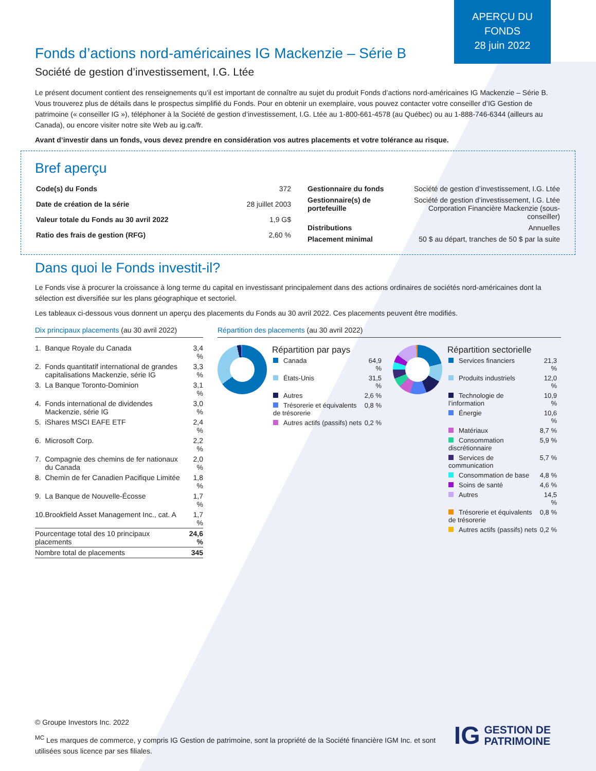APERÇU DU
FONDS
28 juin 2022
Fonds d’actions nord-américaines IG Mackenzie – Série B
Société de gestion d’investissement, I.G. Ltée
Le présent document contient des renseignements qu’il est important de connaître au sujet du produit Fonds d’actions nord-américaines IG Mackenzie – Série B. Vous trouverez plus de détails dans le prospectus simplifié du Fonds. Pour en obtenir un exemplaire, vous pouvez contacter votre conseiller d’IG Gestion de patrimoine (« conseiller IG »), téléphoner à la Société de gestion d’investissement, I.G. Ltée au 1-800-661-4578 (au Québec) ou au 1-888-746-6344 (ailleurs au Canada), ou encore visiter notre site Web au ig.ca/fr.
Avant d’investir dans un fonds, vous devez prendre en considération vos autres placements et votre tolérance au risque.
Bref aperçu
| Code(s) du Fonds | 372 |
| Date de création de la série | 28 juillet 2003 |
| Valeur totale du Fonds au 30 avril 2022 | 1,9 G$ |
| Ratio des frais de gestion (RFG) | 2,60 % |
| Gestionnaire du fonds | Société de gestion d’investissement, I.G. Ltée |
| Gestionnaire(s) de portefeuille | Société de gestion d’investissement, I.G. Ltée Corporation Financière Mackenzie (sous-conseiller) |
| Distributions | Annuelles |
| Placement minimal | 50 $ au départ, tranches de 50 $ par la suite |
Dans quoi le Fonds investit-il?
Le Fonds vise à procurer la croissance à long terme du capital en investissant principalement dans des actions ordinaires de sociétés nord-américaines dont la sélection est diversifiée sur les plans géographique et sectoriel.
Les tableaux ci-dessous vous donnent un aperçu des placements du Fonds au 30 avril 2022. Ces placements peuvent être modifiés.
Dix principaux placements (au 30 avril 2022)
| 1. | Banque Royale du Canada | 3,4 % |
| 2. | Fonds quantitatif international de grandes capitalisations Mackenzie, série IG | 3,3 % |
| 3. | La Banque Toronto-Dominion | 3,1 % |
| 4. | Fonds international de dividendes Mackenzie, série IG | 3,0 % |
| 5. | iShares MSCI EAFE ETF | 2,4 % |
| 6. | Microsoft Corp. | 2,2 % |
| 7. | Compagnie des chemins de fer nationaux du Canada | 2,0 % |
| 8. | Chemin de fer Canadien Pacifique Limitée | 1,8 % |
| 9. | La Banque de Nouvelle-Écosse | 1,7 % |
| 10. | Brookfield Asset Management Inc., cat. A | 1,7 % |
| Pourcentage total des 10 principaux placements | | 24,6 % |
| Nombre total de placements | | 345 |
Répartition des placements (au 30 avril 2022)
Répartition par pays
| Canada | 64,9 % |
| États-Unis | 31,5 % |
| Autres | 2,6 % |
| Trésorerie et équivalents de trésorerie | 0,8 % |
| Autres actifs (passifs) nets | 0,2 % |
Répartition sectorielle
| Services financiers | 21,3 % |
| Produits industriels | 12,0 % |
| Technologie de l’information | 10,9 % |
| Énergie | 10,6 % |
| Matériaux | 8,7 % |
| Consommation discrétionnaire | 5,9 % |
| Services de communication | 5,7 % |
| Consommation de base | 4,8 % |
| Soins de santé | 4,6 % |
| Autres | 14,5 % |
| Trésorerie et équivalents de trésorerie | 0,8 % |
| Autres actifs (passifs) nets | 0,2 % |
© Groupe Investors Inc. 2022
<sup>MC</sup> Les marques de commerce, y compris IG Gestion de patrimoine, sont la propriété de la Société financière IGM Inc. et sont utilisées sous licence par ses filiales.
IG GESTION DE
PATRIMOINE